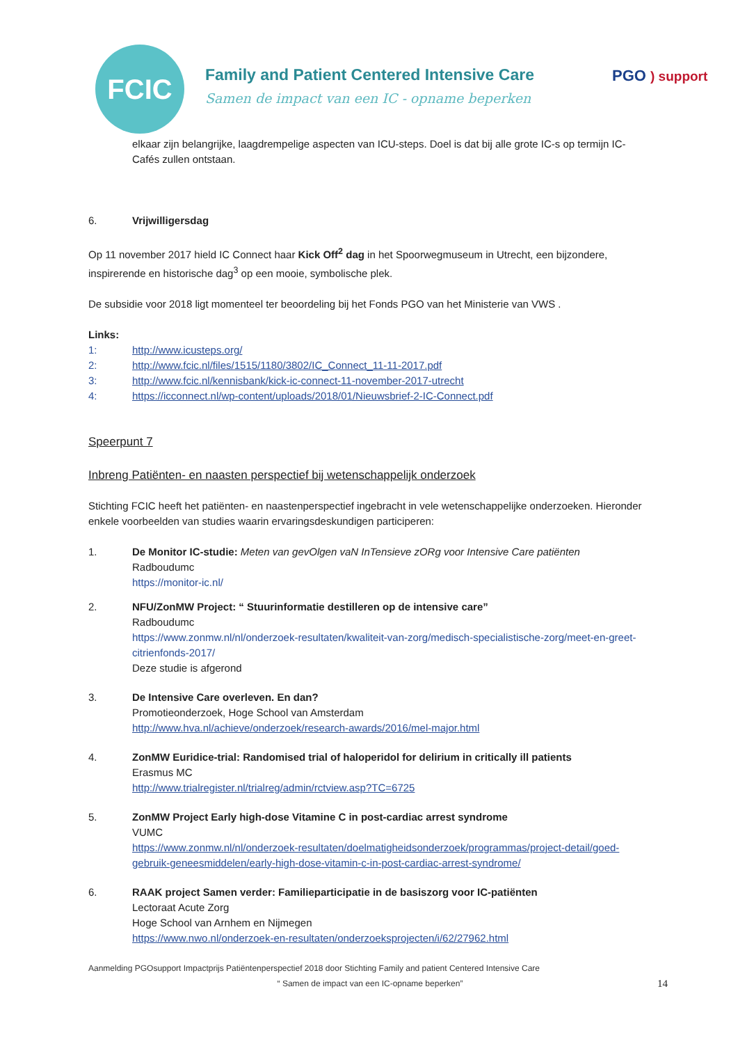FCIC
Family and Patient Centered Intensive Care
Samen de impact van een IC - opname beperken
PGO ) support
elkaar zijn belangrijke, laagdrempelige aspecten van ICU-steps. Doel is dat bij alle grote IC-s op termijn IC-Cafés zullen ontstaan.
6. Vrijwilligersdag
Op 11 november 2017 hield IC Connect haar Kick Off<sup>2</sup> dag in het Spoorwegmuseum in Utrecht, een bijzondere, inspirerende en historische dag<sup>3</sup> op een mooie, symbolische plek.
De subsidie voor 2018 ligt momenteel ter beoordeling bij het Fonds PGO van het Ministerie van VWS .
Links:
1: http://www.icusteps.org/
2: http://www.fcic.nl/files/1515/1180/3802/IC_Connect_11-11-2017.pdf
3: http://www.fcic.nl/kennisbank/kick-ic-connect-11-november-2017-utrecht
4: https://icconnect.nl/wp-content/uploads/2018/01/Nieuwsbrief-2-IC-Connect.pdf
Speerpunt 7
Inbreng Patiënten- en naasten perspectief bij wetenschappelijk onderzoek
Stichting FCIC heeft het patiënten- en naastenperspectief ingebracht in vele wetenschappelijke onderzoeken. Hieronder enkele voorbeelden van studies waarin ervaringsdeskundigen participeren:
1. De Monitor IC-studie: Meten van gevOlgen vaN InTensieve zORg voor Intensive Care patiënten
Radboudumc
https://monitor-ic.nl/
2. NFU/ZonMW Project: “ Stuurinformatie destilleren op de intensive care”
Radboudumc
https://www.zonmw.nl/nl/onderzoek-resultaten/kwaliteit-van-zorg/medisch-specialistische-zorg/meet-en-greet-citrienfonds-2017/
Deze studie is afgerond
3. De Intensive Care overleven. En dan?
Promotieonderzoek, Hoge School van Amsterdam
http://www.hva.nl/achieve/onderzoek/research-awards/2016/mel-major.html
4. ZonMW Euridice-trial: Randomised trial of haloperidol for delirium in critically ill patients
Erasmus MC
http://www.trialregister.nl/trialreg/admin/rctview.asp?TC=6725
5. ZonMW Project Early high-dose Vitamine C in post-cardiac arrest syndrome
VUMC
https://www.zonmw.nl/nl/onderzoek-resultaten/doelmatigheidsonderzoek/programmas/project-detail/goed-gebruik-geneesmiddelen/early-high-dose-vitamin-c-in-post-cardiac-arrest-syndrome/
6. RAAK project Samen verder: Familieparticipatie in de basiszorg voor IC-patiënten
Lectoraat Acute Zorg
Hoge School van Arnhem en Nijmegen
https://www.nwo.nl/onderzoek-en-resultaten/onderzoeksprojecten/i/62/27962.html
Aanmelding PGOsupport Impactprijs Patiëntenperspectief 2018 door Stichting Family and patient Centered Intensive Care
“ Samen de impact van een IC-opname beperken”
14